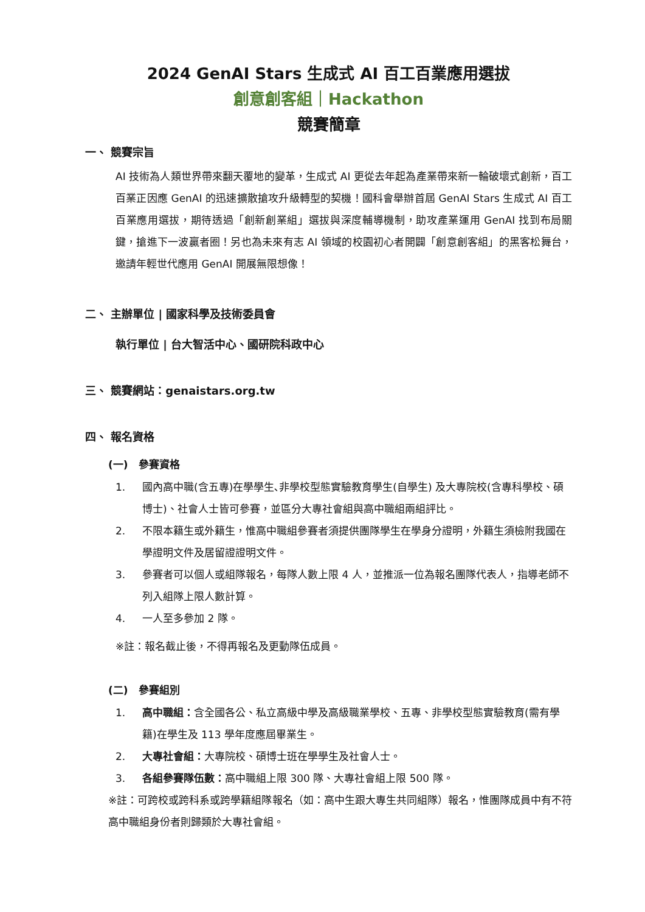2024 GenAI Stars 生成式 AI 百工百業應用選拔
創意創客組｜Hackathon
競賽簡章
一、 競賽宗旨
AI 技術為人類世界帶來翻天覆地的變革，生成式 AI 更從去年起為產業帶來新一輪破壞式創新，百工百業正因應 GenAI 的迅速擴散搶攻升級轉型的契機！國科會舉辦首屆 GenAI Stars 生成式 AI 百工百業應用選拔，期待透過「創新創業組」選拔與深度輔導機制，助攻產業運用 GenAI 找到布局關鍵，搶進下一波贏者圈！另也為未來有志 AI 領域的校園初心者開闢「創意創客組」的黑客松舞台，邀請年輕世代應用 GenAI 開展無限想像！
二、 主辦單位 | 國家科學及技術委員會
執行單位 | 台大智活中心、國研院科政中心
三、 競賽網站：genaistars.org.tw
四、 報名資格
(一)　參賽資格
1. 國內高中職(含五專)在學學生､非學校型態實驗教育學生(自學生) 及大專院校(含專科學校、碩博士)、社會人士皆可參賽，並區分大專社會組與高中職組兩組評比。
2. 不限本籍生或外籍生，惟高中職組參賽者須提供團隊學生在學身分證明，外籍生須檢附我國在學證明文件及居留證證明文件。
3. 參賽者可以個人或組隊報名，每隊人數上限 4 人，並推派一位為報名團隊代表人，指導老師不列入組隊上限人數計算。
4. 一人至多參加 2 隊。
※註：報名截止後，不得再報名及更動隊伍成員。
(二)　參賽組別
1. 高中職組：含全國各公、私立高級中學及高級職業學校、五專、非學校型態實驗教育(需有學籍)在學生及 113 學年度應屆畢業生。
2. 大專社會組：大專院校、碩博士班在學學生及社會人士。
3. 各組參賽隊伍數：高中職組上限 300 隊、大專社會組上限 500 隊。
※註：可跨校或跨科系或跨學籍組隊報名（如：高中生跟大專生共同組隊）報名，惟團隊成員中有不符高中職組身份者則歸類於大專社會組。